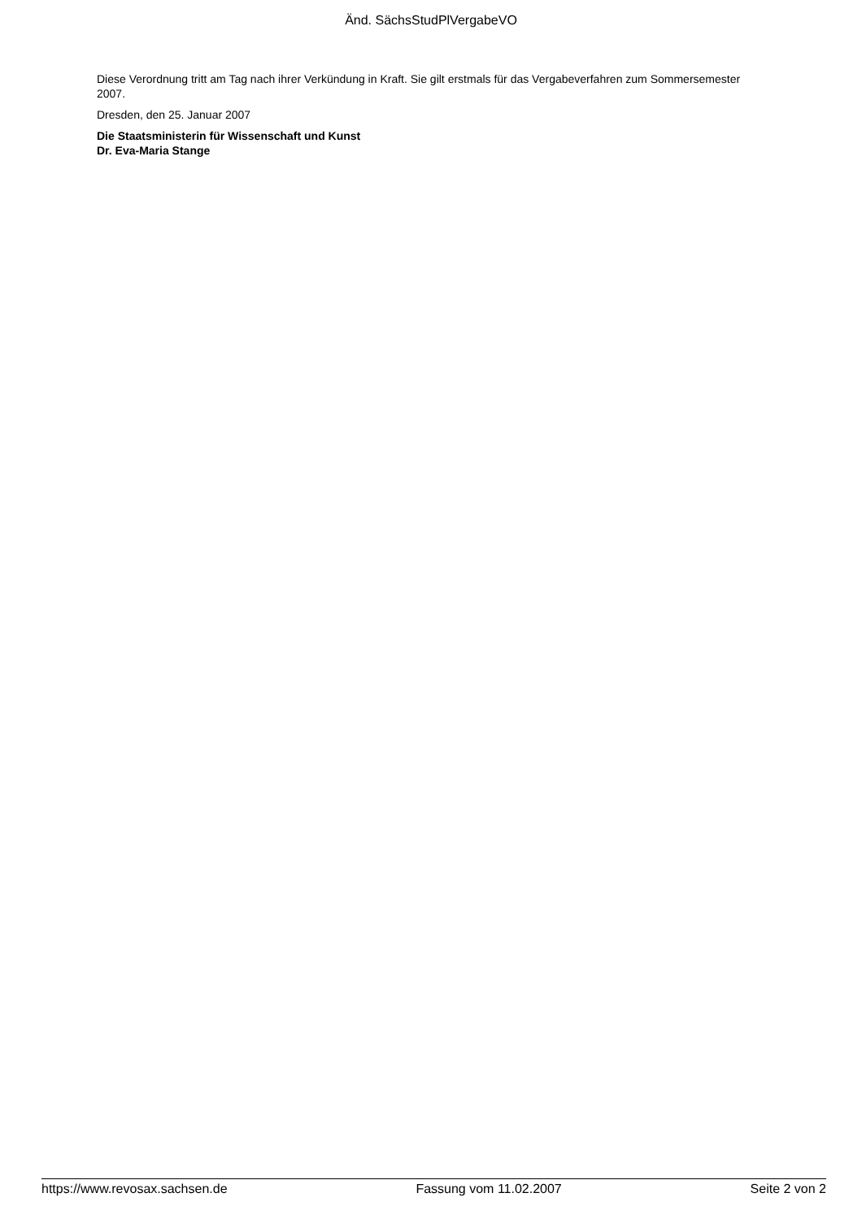Änd. SächsStudPlVergabeVO
Diese Verordnung tritt am Tag nach ihrer Verkündung in Kraft. Sie gilt erstmals für das Vergabeverfahren zum Sommersemester 2007.
Dresden, den 25. Januar 2007
Die Staatsministerin für Wissenschaft und Kunst
Dr. Eva-Maria Stange
https://www.revosax.sachsen.de Fassung vom 11.02.2007 Seite 2 von 2